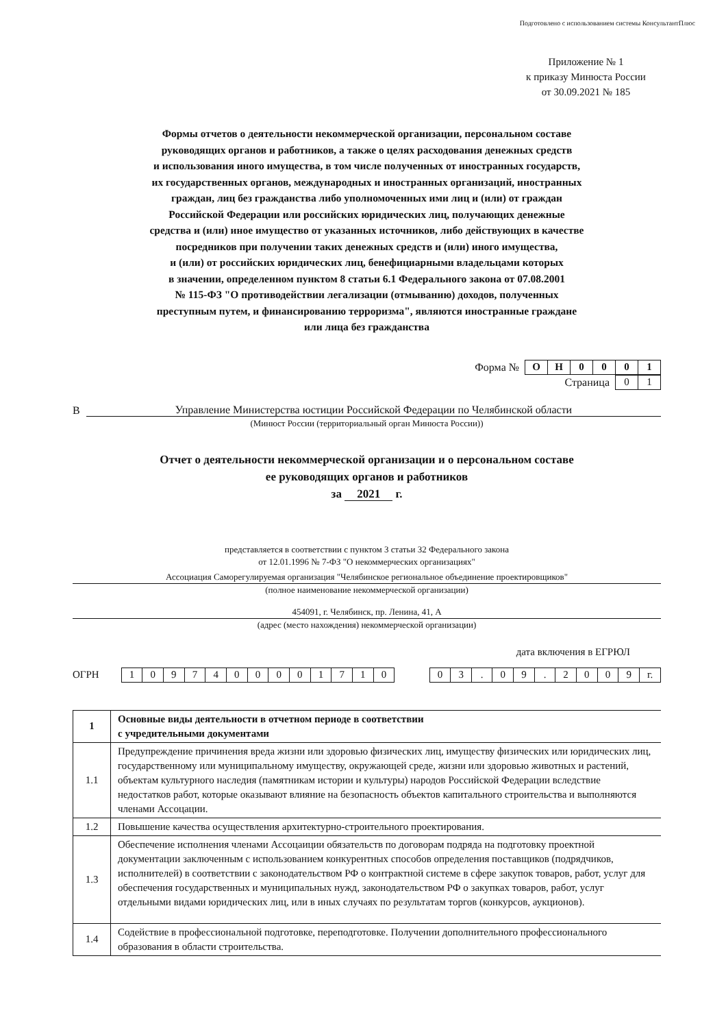Подготовлено с использованием системы КонсультантПлюс
Приложение № 1
к приказу Минюста России
от 30.09.2021 № 185
Формы отчетов о деятельности некоммерческой организации, персональном составе
руководящих органов и работников, а также о целях расходования денежных средств
и использования иного имущества, в том числе полученных от иностранных государств,
их государственных органов, международных и иностранных организаций, иностранных
граждан, лиц без гражданства либо уполномоченных ими лиц и (или) от граждан
Российской Федерации или российских юридических лиц, получающих денежные
средства и (или) иное имущество от указанных источников, либо действующих в качестве
посредников при получении таких денежных средств и (или) иного имущества,
и (или) от российских юридических лиц, бенефициарными владельцами которых
в значении, определенном пунктом 8 статьи 6.1 Федерального закона от 07.08.2001
№ 115-ФЗ "О противодействии легализации (отмыванию) доходов, полученных
преступным путем, и финансированию терроризма", являются иностранные граждане
или лица без гражданства
Форма №
| О | Н | 0 | 0 | 0 | 1 |
Страница
| 0 | 1 |
В
Управление Министерства юстиции Российской Федерации по Челябинской области
(Минюст России (территориальный орган Минюста России))
Отчет о деятельности некоммерческой организации и о персональном составе
ее руководящих органов и работников
за 2021 г.
представляется в соответствии с пунктом 3 статьи 32 Федерального закона
от 12.01.1996 № 7-ФЗ "О некоммерческих организациях"
Ассоциация Саморегулируемая организация "Челябинское региональное объединение проектировщиков"
(полное наименование некоммерческой организации)
454091, г. Челябинск, пр. Ленина, 41, А
(адрес (место нахождения) некоммерческой организации)
дата включения в ЕГРЮЛ
ОГРН
| 1 | 0 | 9 | 7 | 4 | 0 | 0 | 0 | 0 | 1 | 7 | 1 | 0 |
| 0 | 3 | . | 0 | 9 | . | 2 | 0 | 0 | 9 | г. |
| 1 | Основные виды деятельности в отчетном периоде в соответствии с учредительными документами |
| 1.1 | Предупреждение причинения вреда жизни или здоровью физических лиц, имуществу физических или юридических лиц, государственному или муниципальному имуществу, окружающей среде, жизни или здоровью животных и растений, объектам культурного наследия (памятникам истории и культуры) народов Российской Федерации вследствие недостатков работ, которые оказывают влияние на безопасность объектов капитального строительства и выполняются членами Ассоцации. |
| 1.2 | Повышение качества осуществления архитектурно-строительного проектирования. |
| 1.3 | Обеспечение исполнения членами Ассоцаиции обязательств по договорам подряда на подготовку проектной документации заключенным с использованием конкурентных способов определения поставщиков (подрядчиков, исполнителей) в соответствии с законодательством РФ о контрактной системе в сфере закупок товаров, работ, услуг для обеспечения государственных и муниципальных нужд, законодательством РФ о закупках товаров, работ, услуг отдельными видами юридических лиц, или в иных случаях по результатам торгов (конкурсов, аукционов). |
| 1.4 | Содействие в профессиональной подготовке, переподготовке. Получении дополнительного профессионального образования в области строительства. |